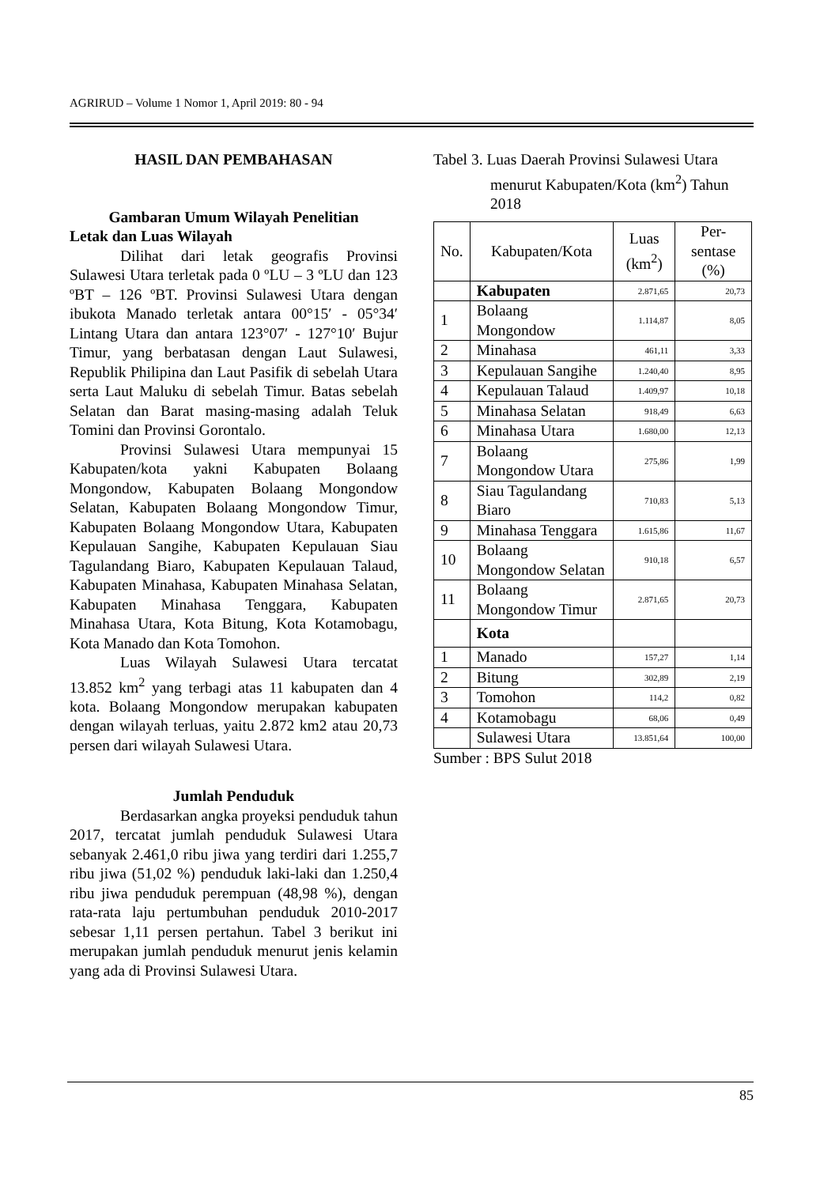AGRIRUD – Volume 1 Nomor 1, April 2019: 80 - 94
HASIL DAN PEMBAHASAN
Gambaran Umum Wilayah Penelitian
Letak dan Luas Wilayah
Dilihat dari letak geografis Provinsi Sulawesi Utara terletak pada 0 ºLU – 3 ºLU dan 123 ºBT – 126 ºBT. Provinsi Sulawesi Utara dengan ibukota Manado terletak antara 00°15′ - 05°34′ Lintang Utara dan antara 123°07′ - 127°10′ Bujur Timur, yang berbatasan dengan Laut Sulawesi, Republik Philipina dan Laut Pasifik di sebelah Utara serta Laut Maluku di sebelah Timur. Batas sebelah Selatan dan Barat masing-masing adalah Teluk Tomini dan Provinsi Gorontalo.
Provinsi Sulawesi Utara mempunyai 15 Kabupaten/kota yakni Kabupaten Bolaang Mongondow, Kabupaten Bolaang Mongondow Selatan, Kabupaten Bolaang Mongondow Timur, Kabupaten Bolaang Mongondow Utara, Kabupaten Kepulauan Sangihe, Kabupaten Kepulauan Siau Tagulandang Biaro, Kabupaten Kepulauan Talaud, Kabupaten Minahasa, Kabupaten Minahasa Selatan, Kabupaten Minahasa Tenggara, Kabupaten Minahasa Utara, Kota Bitung, Kota Kotamobagu, Kota Manado dan Kota Tomohon.
Luas Wilayah Sulawesi Utara tercatat 13.852 km<sup>2</sup> yang terbagi atas 11 kabupaten dan 4 kota. Bolaang Mongondow merupakan kabupaten dengan wilayah terluas, yaitu 2.872 km2 atau 20,73 persen dari wilayah Sulawesi Utara.
Jumlah Penduduk
Berdasarkan angka proyeksi penduduk tahun 2017, tercatat jumlah penduduk Sulawesi Utara sebanyak 2.461,0 ribu jiwa yang terdiri dari 1.255,7 ribu jiwa (51,02 %) penduduk laki-laki dan 1.250,4 ribu jiwa penduduk perempuan (48,98 %), dengan rata-rata laju pertumbuhan penduduk 2010-2017 sebesar 1,11 persen pertahun. Tabel 3 berikut ini merupakan jumlah penduduk menurut jenis kelamin yang ada di Provinsi Sulawesi Utara.
Tabel 3. Luas Daerah Provinsi Sulawesi Utara
menurut Kabupaten/Kota (km<sup>2</sup>) Tahun 2018
| No. | Kabupaten/Kota | Luas (km<sup>2</sup>) | Per-sentase (%) |
| --- | --- | --- | --- |
| | Kabupaten | 2.871,65 | 20,73 |
| 1 | Bolaang Mongondow | 1.114,87 | 8,05 |
| 2 | Minahasa | 461,11 | 3,33 |
| 3 | Kepulauan Sangihe | 1.240,40 | 8,95 |
| 4 | Kepulauan Talaud | 1.409,97 | 10,18 |
| 5 | Minahasa Selatan | 918,49 | 6,63 |
| 6 | Minahasa Utara | 1.680,00 | 12,13 |
| 7 | Bolaang Mongondow Utara | 275,86 | 1,99 |
| 8 | Siau Tagulandang Biaro | 710,83 | 5,13 |
| 9 | Minahasa Tenggara | 1.615,86 | 11,67 |
| 10 | Bolaang Mongondow Selatan | 910,18 | 6,57 |
| 11 | Bolaang Mongondow Timur | 2.871,65 | 20,73 |
| | Kota | | |
| 1 | Manado | 157,27 | 1,14 |
| 2 | Bitung | 302,89 | 2,19 |
| 3 | Tomohon | 114,2 | 0,82 |
| 4 | Kotamobagu | 68,06 | 0,49 |
| | Sulawesi Utara | 13.851,64 | 100,00 |
Sumber : BPS Sulut 2018
85